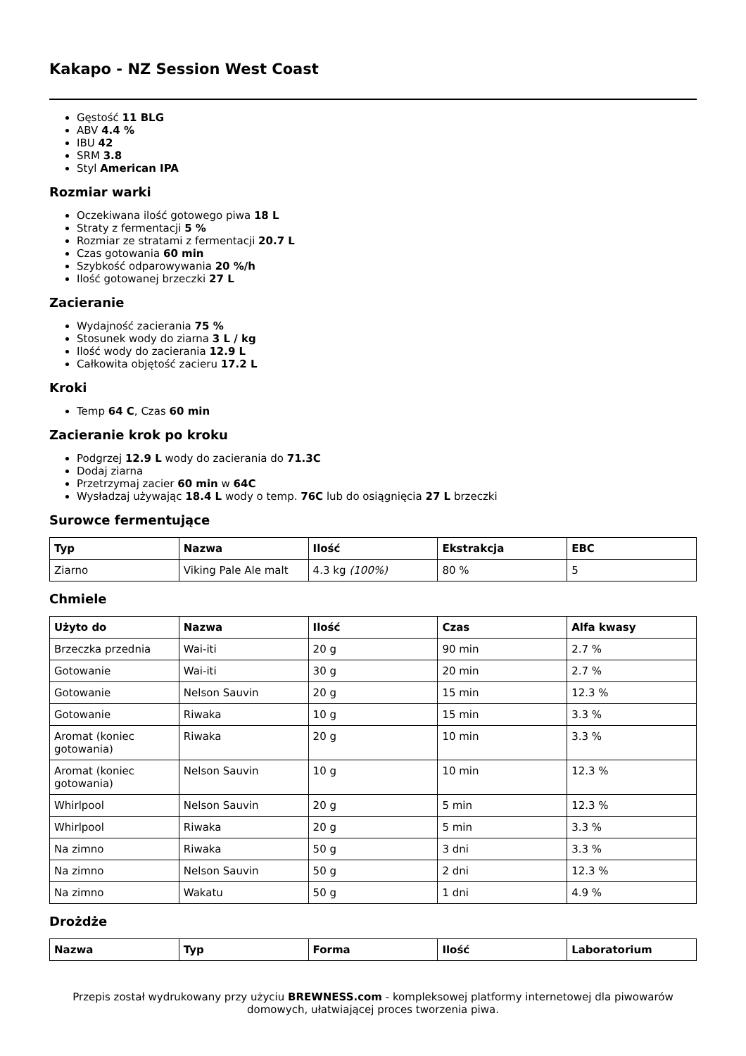Kakapo - NZ Session West Coast
Gęstość 11 BLG
ABV 4.4 %
IBU 42
SRM 3.8
Styl American IPA
Rozmiar warki
Oczekiwana ilość gotowego piwa 18 L
Straty z fermentacji 5 %
Rozmiar ze stratami z fermentacji 20.7 L
Czas gotowania 60 min
Szybkość odparowywania 20 %/h
Ilość gotowanej brzeczki 27 L
Zacieranie
Wydajność zacierania 75 %
Stosunek wody do ziarna 3 L / kg
Ilość wody do zacierania 12.9 L
Całkowita objętość zacieru 17.2 L
Kroki
Temp 64 C, Czas 60 min
Zacieranie krok po kroku
Podgrzej 12.9 L wody do zacierania do 71.3C
Dodaj ziarna
Przetrzymaj zacier 60 min w 64C
Wysładzaj używając 18.4 L wody o temp. 76C lub do osiągnięcia 27 L brzeczki
Surowce fermentujące
| Typ | Nazwa | Ilość | Ekstrakcja | EBC |
| --- | --- | --- | --- | --- |
| Ziarno | Viking Pale Ale malt | 4.3 kg (100%) | 80 % | 5 |
Chmiele
| Użyto do | Nazwa | Ilość | Czas | Alfa kwasy |
| --- | --- | --- | --- | --- |
| Brzeczka przednia | Wai-iti | 20 g | 90 min | 2.7 % |
| Gotowanie | Wai-iti | 30 g | 20 min | 2.7 % |
| Gotowanie | Nelson Sauvin | 20 g | 15 min | 12.3 % |
| Gotowanie | Riwaka | 10 g | 15 min | 3.3 % |
| Aromat (koniec gotowania) | Riwaka | 20 g | 10 min | 3.3 % |
| Aromat (koniec gotowania) | Nelson Sauvin | 10 g | 10 min | 12.3 % |
| Whirlpool | Nelson Sauvin | 20 g | 5 min | 12.3 % |
| Whirlpool | Riwaka | 20 g | 5 min | 3.3 % |
| Na zimno | Riwaka | 50 g | 3 dni | 3.3 % |
| Na zimno | Nelson Sauvin | 50 g | 2 dni | 12.3 % |
| Na zimno | Wakatu | 50 g | 1 dni | 4.9 % |
Drożdże
| Nazwa | Typ | Forma | Ilość | Laboratorium |
| --- | --- | --- | --- | --- |
Przepis został wydrukowany przy użyciu BREWNESS.com - kompleksowej platformy internetowej dla piwowarów domowych, ułatwiającej proces tworzenia piwa.